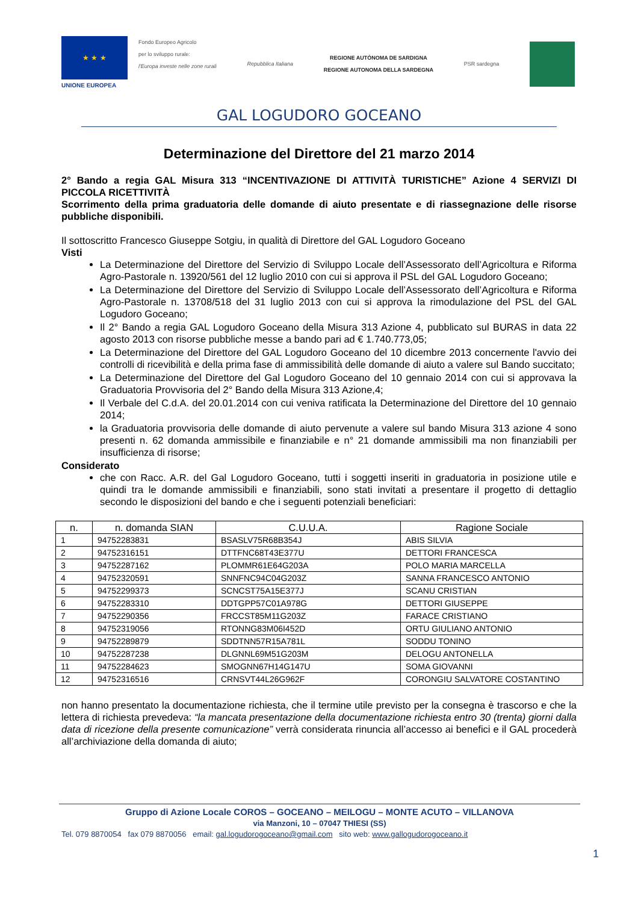★ ★ ★
UNIONE EUROPEA
Fondo Europeo Agricolo
per lo sviluppo rurale:
l'Europa investe nelle zone rurali
Repubblica Italiana
REGIONE AUTÒNOMA DE SARDIGNA
REGIONE AUTONOMA DELLA SARDEGNA
PSR sardegna
GAL LOGUDORO GOCEANO
Determinazione del Direttore del 21 marzo 2014
2° Bando a regia GAL Misura 313 “INCENTIVAZIONE DI ATTIVITÀ TURISTICHE” Azione 4 SERVIZI DI PICCOLA RICETTIVITÀ
Scorrimento della prima graduatoria delle domande di aiuto presentate e di riassegnazione delle risorse pubbliche disponibili.
Il sottoscritto Francesco Giuseppe Sotgiu, in qualità di Direttore del GAL Logudoro Goceano
Visti
La Determinazione del Direttore del Servizio di Sviluppo Locale dell’Assessorato dell’Agricoltura e Riforma Agro-Pastorale n. 13920/561 del 12 luglio 2010 con cui si approva il PSL del GAL Logudoro Goceano;
La Determinazione del Direttore del Servizio di Sviluppo Locale dell’Assessorato dell’Agricoltura e Riforma Agro-Pastorale n. 13708/518 del 31 luglio 2013 con cui si approva la rimodulazione del PSL del GAL Logudoro Goceano;
Il 2° Bando a regia GAL Logudoro Goceano della Misura 313 Azione 4, pubblicato sul BURAS in data 22 agosto 2013 con risorse pubbliche messe a bando pari ad € 1.740.773,05;
La Determinazione del Direttore del GAL Logudoro Goceano del 10 dicembre 2013 concernente l'avvio dei controlli di ricevibilità e della prima fase di ammissibilità delle domande di aiuto a valere sul Bando succitato;
La Determinazione del Direttore del Gal Logudoro Goceano del 10 gennaio 2014 con cui si approvava la Graduatoria Provvisoria del 2° Bando della Misura 313 Azione,4;
Il Verbale del C.d.A. del 20.01.2014 con cui veniva ratificata la Determinazione del Direttore del 10 gennaio 2014;
la Graduatoria provvisoria delle domande di aiuto pervenute a valere sul bando Misura 313 azione 4 sono presenti n. 62 domanda ammissibile e finanziabile e n° 21 domande ammissibili ma non finanziabili per insufficienza di risorse;
Considerato
che con Racc. A.R. del Gal Logudoro Goceano, tutti i soggetti inseriti in graduatoria in posizione utile e quindi tra le domande ammissibili e finanziabili, sono stati invitati a presentare il progetto di dettaglio secondo le disposizioni del bando e che i seguenti potenziali beneficiari:
| n. | n. domanda SIAN | C.U.U.A. | Ragione Sociale |
| --- | --- | --- | --- |
| 1 | 94752283831 | BSASLV75R68B354J | ABIS SILVIA |
| 2 | 94752316151 | DTTFNC68T43E377U | DETTORI FRANCESCA |
| 3 | 94752287162 | PLOMMR61E64G203A | POLO MARIA MARCELLA |
| 4 | 94752320591 | SNNFNC94C04G203Z | SANNA FRANCESCO ANTONIO |
| 5 | 94752299373 | SCNCST75A15E377J | SCANU CRISTIAN |
| 6 | 94752283310 | DDTGPP57C01A978G | DETTORI GIUSEPPE |
| 7 | 94752290356 | FRCCST85M11G203Z | FARACE CRISTIANO |
| 8 | 94752319056 | RTONNG83M06I452D | ORTU GIULIANO ANTONIO |
| 9 | 94752289879 | SDDTNN57R15A781L | SODDU TONINO |
| 10 | 94752287238 | DLGNNL69M51G203M | DELOGU ANTONELLA |
| 11 | 94752284623 | SMOGNN67H14G147U | SOMA GIOVANNI |
| 12 | 94752316516 | CRNSVT44L26G962F | CORONGIU SALVATORE COSTANTINO |
non hanno presentato la documentazione richiesta, che il termine utile previsto per la consegna è trascorso e che la lettera di richiesta prevedeva: “la mancata presentazione della documentazione richiesta entro 30 (trenta) giorni dalla data di ricezione della presente comunicazione” verrà considerata rinuncia all’accesso ai benefici e il GAL procederà all’archiviazione della domanda di aiuto;
Gruppo di Azione Locale COROS – GOCEANO – MEILOGU – MONTE ACUTO – VILLANOVA
via Manzoni, 10 – 07047 THIESI (SS)
Tel. 079 8870054 fax 079 8870056 email: gal.logudorogoceano@gmail.com sito web: www.gallogudorogoceano.it
1